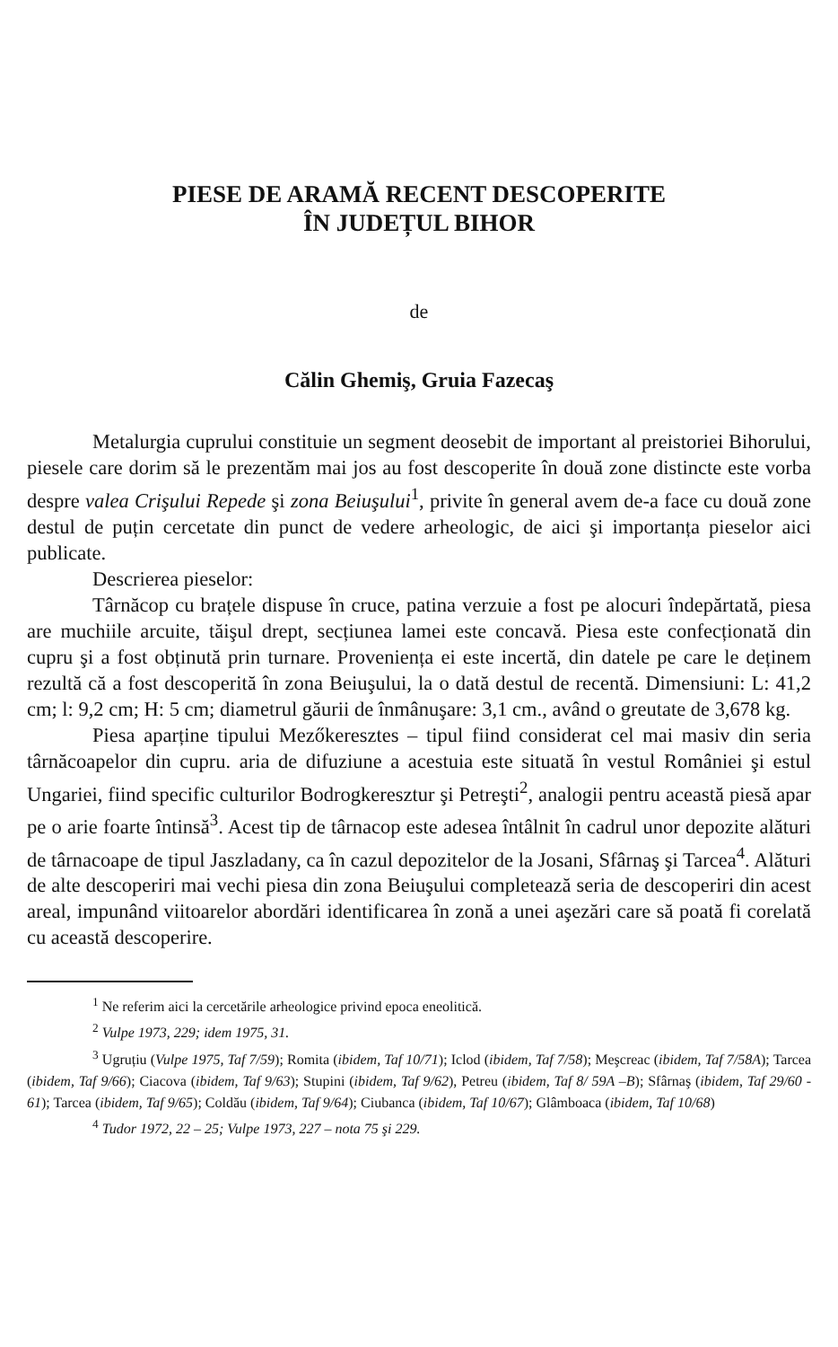PIESE DE ARAMĂ RECENT DESCOPERITE
ÎN JUDEȚUL BIHOR
de
Călin Ghemiş, Gruia Fazecaş
Metalurgia cuprului constituie un segment deosebit de important al preistoriei Bihorului, piesele care dorim să le prezentăm mai jos au fost descoperite în două zone distincte este vorba despre valea Crişului Repede şi zona Beiuşului<sup>1</sup>, privite în general avem de-a face cu două zone destul de puțin cercetate din punct de vedere arheologic, de aici şi importanța pieselor aici publicate.
Descrierea pieselor:
Târnăcop cu brațele dispuse în cruce, patina verzuie a fost pe alocuri îndepărtată, piesa are muchiile arcuite, tăişul drept, secțiunea lamei este concavă. Piesa este confecționată din cupru şi a fost obținută prin turnare. Proveniența ei este incertă, din datele pe care le deținem rezultă că a fost descoperită în zona Beiuşului, la o dată destul de recentă. Dimensiuni: L: 41,2 cm; l: 9,2 cm; H: 5 cm; diametrul găurii de înmânuşare: 3,1 cm., având o greutate de 3,678 kg.
Piesa aparține tipului Mezőkeresztes – tipul fiind considerat cel mai masiv din seria târnăcoapelor din cupru. aria de difuziune a acestuia este situată în vestul României şi estul Ungariei, fiind specific culturilor Bodrogkeresztur şi Petreşti<sup>2</sup>, analogii pentru această piesă apar pe o arie foarte întinsă<sup>3</sup>. Acest tip de târnacop este adesea întâlnit în cadrul unor depozite alături de târnacoape de tipul Jaszladany, ca în cazul depozitelor de la Josani, Sfârnaş şi Tarcea<sup>4</sup>. Alături de alte descoperiri mai vechi piesa din zona Beiuşului completează seria de descoperiri din acest areal, impunând viitoarelor abordări identificarea în zonă a unei aşezări care să poată fi corelată cu această descoperire.
<sup>1</sup> Ne referim aici la cercetările arheologice privind epoca eneolitică.
<sup>2</sup> Vulpe 1973, 229; idem 1975, 31.
<sup>3</sup> Ugruțiu (Vulpe 1975, Taf 7/59); Romita (ibidem, Taf 10/71); Iclod (ibidem, Taf 7/58); Meşcreac (ibidem, Taf 7/58A); Tarcea (ibidem, Taf 9/66); Ciacova (ibidem, Taf 9/63); Stupini (ibidem, Taf 9/62), Petreu (ibidem, Taf 8/ 59A –B); Sfârnaş (ibidem, Taf 29/60 - 61); Tarcea (ibidem, Taf 9/65); Coldău (ibidem, Taf 9/64); Ciubanca (ibidem, Taf 10/67); Glâmboaca (ibidem, Taf 10/68)
<sup>4</sup> Tudor 1972, 22 – 25; Vulpe 1973, 227 – nota 75 şi 229.